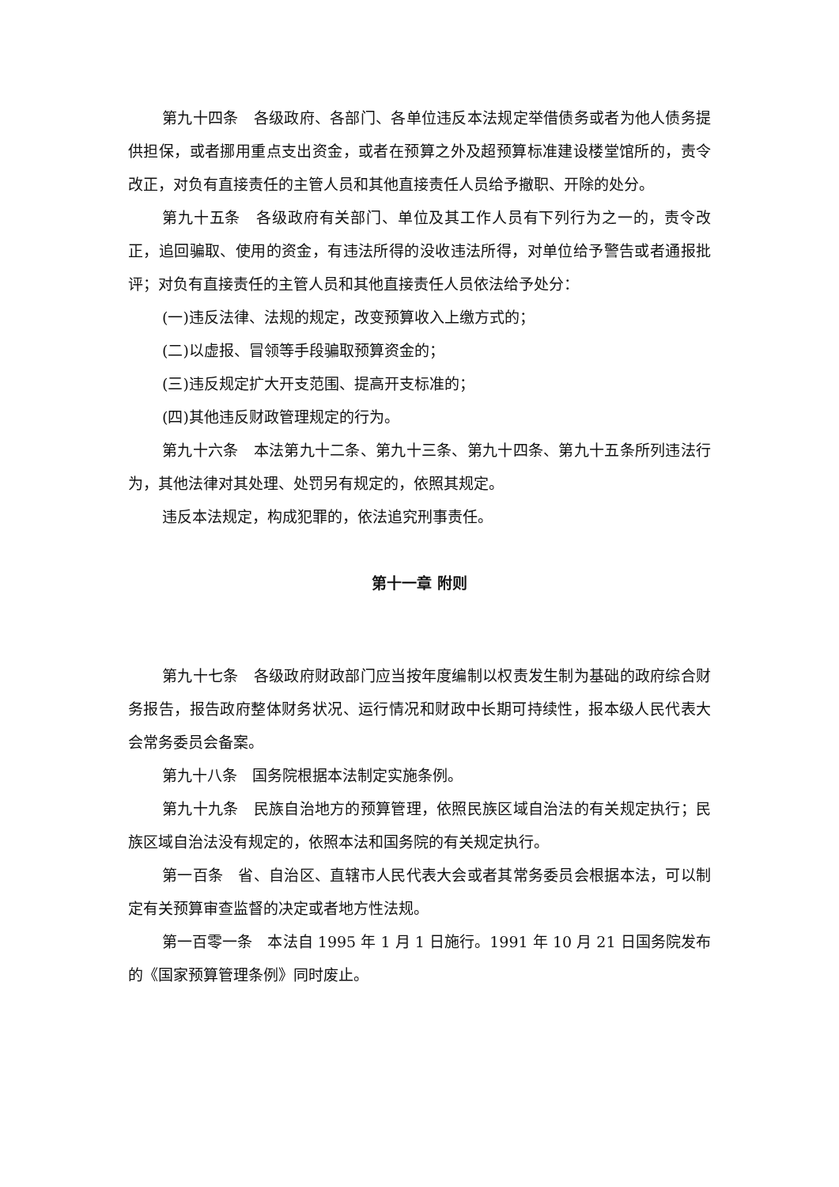第九十四条　各级政府、各部门、各单位违反本法规定举借债务或者为他人债务提供担保，或者挪用重点支出资金，或者在预算之外及超预算标准建设楼堂馆所的，责令改正，对负有直接责任的主管人员和其他直接责任人员给予撤职、开除的处分。
第九十五条　各级政府有关部门、单位及其工作人员有下列行为之一的，责令改正，追回骗取、使用的资金，有违法所得的没收违法所得，对单位给予警告或者通报批评；对负有直接责任的主管人员和其他直接责任人员依法给予处分：
(一)违反法律、法规的规定，改变预算收入上缴方式的；
(二)以虚报、冒领等手段骗取预算资金的；
(三)违反规定扩大开支范围、提高开支标准的；
(四)其他违反财政管理规定的行为。
第九十六条　本法第九十二条、第九十三条、第九十四条、第九十五条所列违法行为，其他法律对其处理、处罚另有规定的，依照其规定。
违反本法规定，构成犯罪的，依法追究刑事责任。
第十一章 附则
第九十七条　各级政府财政部门应当按年度编制以权责发生制为基础的政府综合财务报告，报告政府整体财务状况、运行情况和财政中长期可持续性，报本级人民代表大会常务委员会备案。
第九十八条　国务院根据本法制定实施条例。
第九十九条　民族自治地方的预算管理，依照民族区域自治法的有关规定执行；民族区域自治法没有规定的，依照本法和国务院的有关规定执行。
第一百条　省、自治区、直辖市人民代表大会或者其常务委员会根据本法，可以制定有关预算审查监督的决定或者地方性法规。
第一百零一条　本法自 1995 年 1 月 1 日施行。1991 年 10 月 21 日国务院发布的《国家预算管理条例》同时废止。